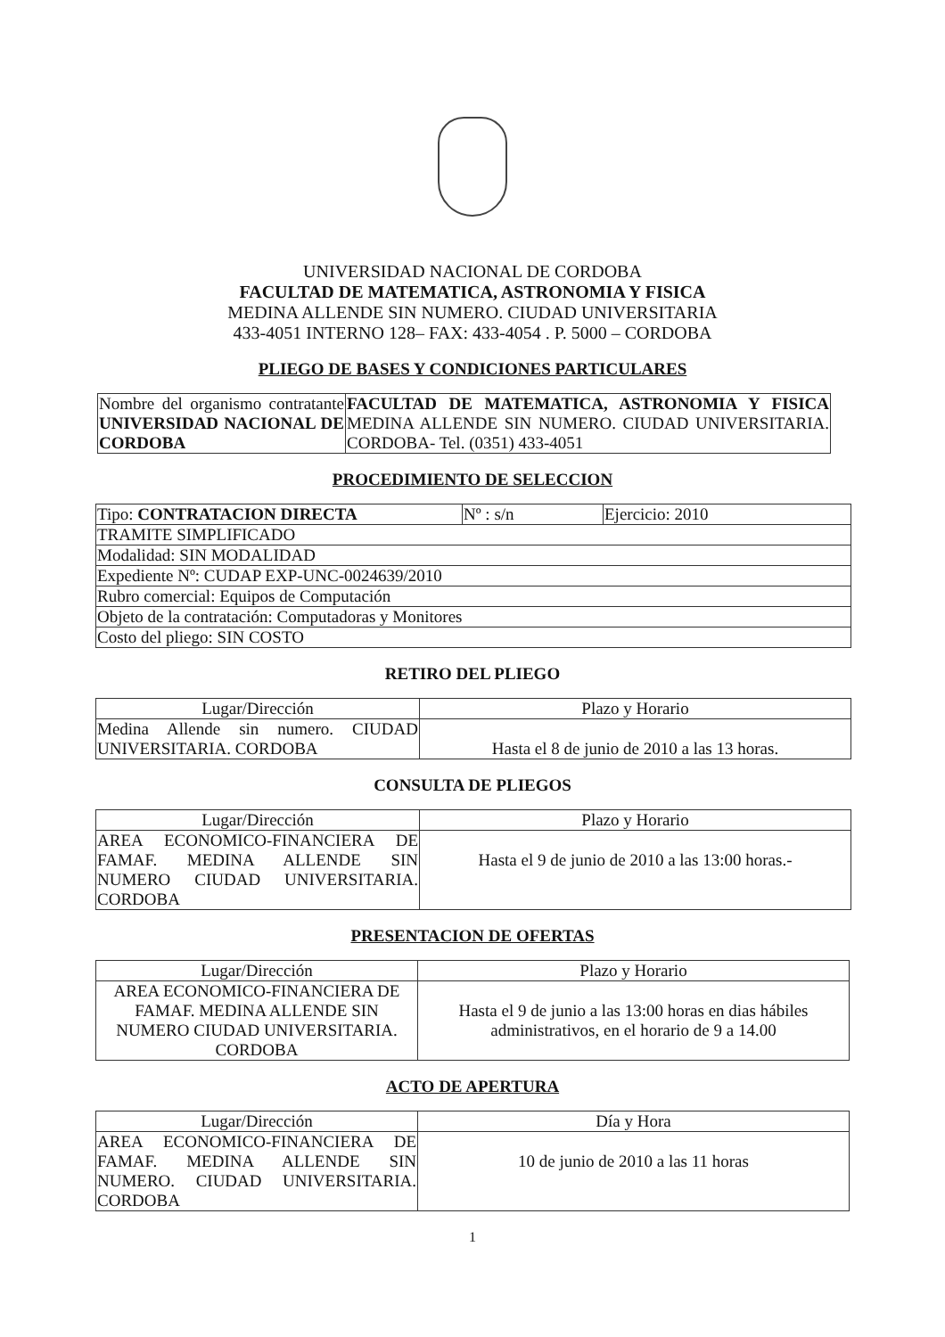UNIVERSIDAD NACIONAL DE CORDOBA
FACULTAD DE MATEMATICA, ASTRONOMIA Y FISICA
MEDINA ALLENDE SIN NUMERO. CIUDAD UNIVERSITARIA
433-4051 INTERNO 128– FAX: 433-4054 . P. 5000 – CORDOBA
PLIEGO DE BASES Y CONDICIONES PARTICULARES
| Nombre del organismo contratante UNIVERSIDAD NACIONAL DE CORDOBA | FACULTAD DE MATEMATICA, ASTRONOMIA Y FISICA MEDINA ALLENDE SIN NUMERO. CIUDAD UNIVERSITARIA. CORDOBA- Tel. (0351) 433-4051 |
PROCEDIMIENTO DE SELECCION
| Tipo: CONTRATACION DIRECTA | Nº : s/n | Ejercicio: 2010 |
| TRAMITE SIMPLIFICADO | | |
| Modalidad: SIN MODALIDAD | | |
| Expediente Nº: CUDAP EXP-UNC-0024639/2010 | | |
| Rubro comercial: Equipos de Computación | | |
| Objeto de la contratación: Computadoras y Monitores | | |
| Costo del pliego: SIN COSTO | | |
RETIRO DEL PLIEGO
| Lugar/Dirección | Plazo y Horario |
| --- | --- |
| Medina Allende sin numero. CIUDAD UNIVERSITARIA. CORDOBA | Hasta el 8 de junio de 2010 a las 13 horas. |
CONSULTA DE PLIEGOS
| Lugar/Dirección | Plazo y Horario |
| --- | --- |
| AREA ECONOMICO-FINANCIERA DE FAMAF. MEDINA ALLENDE SIN NUMERO CIUDAD UNIVERSITARIA. CORDOBA | Hasta el 9 de junio de 2010 a las 13:00 horas.- |
PRESENTACION DE OFERTAS
| Lugar/Dirección | Plazo y Horario |
| --- | --- |
| AREA ECONOMICO-FINANCIERA DE FAMAF. MEDINA ALLENDE SIN NUMERO CIUDAD UNIVERSITARIA. CORDOBA | Hasta el 9 de junio a las 13:00 horas en dias hábiles administrativos, en el horario de 9 a 14.00 |
ACTO DE APERTURA
| Lugar/Dirección | Día y Hora |
| --- | --- |
| AREA ECONOMICO-FINANCIERA DE FAMAF. MEDINA ALLENDE SIN NUMERO. CIUDAD UNIVERSITARIA. CORDOBA | 10 de junio de 2010 a las 11 horas |
1